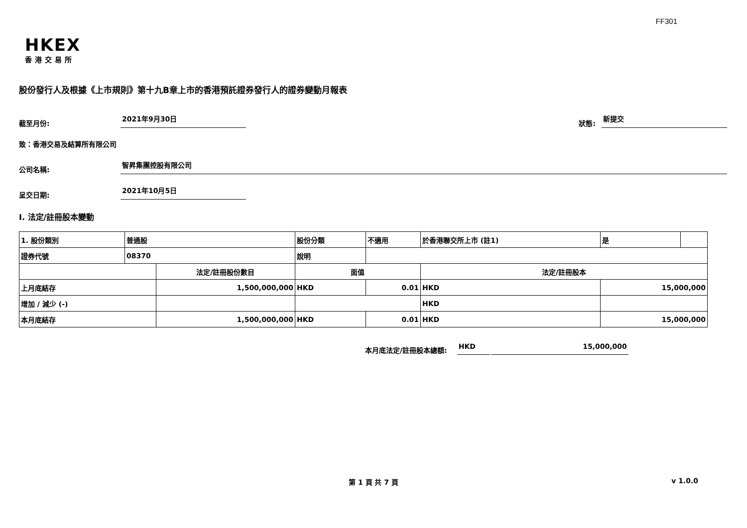FF301
HKEX
香港交易所
股份發行人及根據《上市規則》第十九B章上市的香港預託證券發行人的證券變動月報表
截至月份:
2021年9月30日
狀態:
新提交
致：香港交易及結算所有限公司
公司名稱:
智昇集團控股有限公司
呈交日期:
2021年10月5日
I. 法定/註冊股本變動
| 1. 股份類別 | 普通股 | | 股份分類 | | 不適用 | 於香港聯交所上市 (註1) | | 是 | |
| 證券代號 | 08370 | | 說明 | | | | | | |
| | | 法定/註冊股份數目 | | 面值 | | 法定/註冊股本 | | | |
| 上月底結存 | | 1,500,000,000 | | HKD | 0.01 | HKD | 15,000,000 | | |
| 增加 / 減少 (-) | | | | | | HKD | | | |
| 本月底結存 | | 1,500,000,000 | | HKD | 0.01 | HKD | 15,000,000 | | |
本月底法定/註冊股本總額:
HKD
15,000,000
第 1 頁 共 7 頁
v 1.0.0